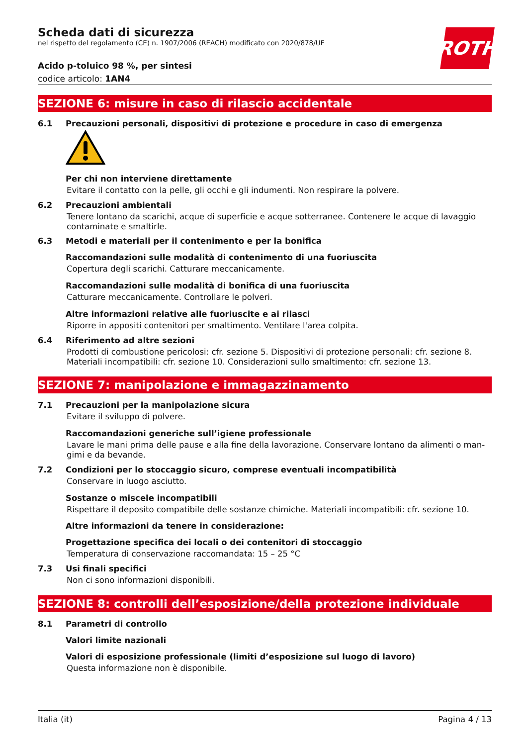Scheda dati di sicurezza
nel rispetto del regolamento (CE) n. 1907/2006 (REACH) modificato con 2020/878/UE
ROTH
Acido p-toluico 98 %, per sintesi
codice articolo: 1AN4
SEZIONE 6: misure in caso di rilascio accidentale
6.1 Precauzioni personali, dispositivi di protezione e procedure in caso di emergenza
Per chi non interviene direttamente
Evitare il contatto con la pelle, gli occhi e gli indumenti. Non respirare la polvere.
6.2 Precauzioni ambientali
Tenere lontano da scarichi, acque di superficie e acque sotterranee. Contenere le acque di lavaggio contaminate e smaltirle.
6.3 Metodi e materiali per il contenimento e per la bonifica
Raccomandazioni sulle modalità di contenimento di una fuoriuscita
Copertura degli scarichi. Catturare meccanicamente.
Raccomandazioni sulle modalità di bonifica di una fuoriuscita
Catturare meccanicamente. Controllare le polveri.
Altre informazioni relative alle fuoriuscite e ai rilasci
Riporre in appositi contenitori per smaltimento. Ventilare l'area colpita.
6.4 Riferimento ad altre sezioni
Prodotti di combustione pericolosi: cfr. sezione 5. Dispositivi di protezione personali: cfr. sezione 8. Materiali incompatibili: cfr. sezione 10. Considerazioni sullo smaltimento: cfr. sezione 13.
SEZIONE 7: manipolazione e immagazzinamento
7.1 Precauzioni per la manipolazione sicura
Evitare il sviluppo di polvere.
Raccomandazioni generiche sull’igiene professionale
Lavare le mani prima delle pause e alla fine della lavorazione. Conservare lontano da alimenti o man-gimi e da bevande.
7.2 Condizioni per lo stoccaggio sicuro, comprese eventuali incompatibilità
Conservare in luogo asciutto.
Sostanze o miscele incompatibili
Rispettare il deposito compatibile delle sostanze chimiche. Materiali incompatibili: cfr. sezione 10.
Altre informazioni da tenere in considerazione:
Progettazione specifica dei locali o dei contenitori di stoccaggio
Temperatura di conservazione raccomandata: 15 – 25 °C
7.3 Usi finali specifici
Non ci sono informazioni disponibili.
SEZIONE 8: controlli dell’esposizione/della protezione individuale
8.1 Parametri di controllo
Valori limite nazionali
Valori di esposizione professionale (limiti d’esposizione sul luogo di lavoro)
Questa informazione non è disponibile.
Italia (it) Pagina 4 / 13